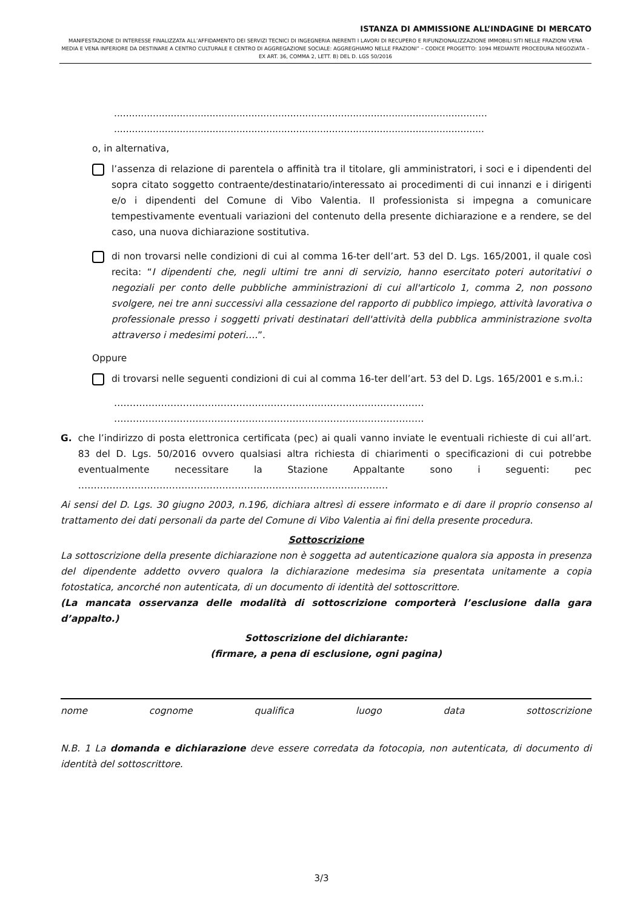ISTANZA DI AMMISSIONE ALL’INDAGINE DI MERCATO
MANIFESTAZIONE DI INTERESSE FINALIZZATA ALL’AFFIDAMENTO DEI SERVIZI TECNICI DI INGEGNERIA INERENTI I LAVORI DI RECUPERO E RIFUNZIONALIZZAZIONE IMMOBILI SITI NELLE FRAZIONI VENA MEDIA E VENA INFERIORE DA DESTINARE A CENTRO CULTURALE E CENTRO DI AGGREGAZIONE SOCIALE: AGGREGHIAMO NELLE FRAZIONI” – CODICE PROGETTO: 1094 MEDIANTE PROCEDURA NEGOZIATA – EX ART. 36, COMMA 2, LETT. B) DEL D. LGS 50/2016
.............................................................................................................................
............................................................................................................................
o, in alternativa,
l’assenza di relazione di parentela o affinità tra il titolare, gli amministratori, i soci e i dipendenti del sopra citato soggetto contraente/destinatario/interessato ai procedimenti di cui innanzi e i dirigenti e/o i dipendenti del Comune di Vibo Valentia. Il professionista si impegna a comunicare tempestivamente eventuali variazioni del contenuto della presente dichiarazione e a rendere, se del caso, una nuova dichiarazione sostitutiva.
di non trovarsi nelle condizioni di cui al comma 16-ter dell’art. 53 del D. Lgs. 165/2001, il quale così recita: “I dipendenti che, negli ultimi tre anni di servizio, hanno esercitato poteri autoritativi o negoziali per conto delle pubbliche amministrazioni di cui all'articolo 1, comma 2, non possono svolgere, nei tre anni successivi alla cessazione del rapporto di pubblico impiego, attività lavorativa o professionale presso i soggetti privati destinatari dell'attività della pubblica amministrazione svolta attraverso i medesimi poteri….”.
Oppure
di trovarsi nelle seguenti condizioni di cui al comma 16-ter dell’art. 53 del D. Lgs. 165/2001 e s.m.i.:
………………………………………………………………………………………
………………………………………………………………………………………
G. che l’indirizzo di posta elettronica certificata (pec) ai quali vanno inviate le eventuali richieste di cui all’art. 83 del D. Lgs. 50/2016 ovvero qualsiasi altra richiesta di chiarimenti o specificazioni di cui potrebbe eventualmente necessitare la Stazione Appaltante sono i seguenti: pec ………………………………………………………………………………………
Ai sensi del D. Lgs. 30 giugno 2003, n.196, dichiara altresì di essere informato e di dare il proprio consenso al trattamento dei dati personali da parte del Comune di Vibo Valentia ai fini della presente procedura.
Sottoscrizione
La sottoscrizione della presente dichiarazione non è soggetta ad autenticazione qualora sia apposta in presenza del dipendente addetto ovvero qualora la dichiarazione medesima sia presentata unitamente a copia fotostatica, ancorché non autenticata, di un documento di identità del sottoscrittore.
(La mancata osservanza delle modalità di sottoscrizione comporterà l’esclusione dalla gara d’appalto.)
Sottoscrizione del dichiarante:
(firmare, a pena di esclusione, ogni pagina)
nome cognome qualifica luogo data sottoscrizione
N.B. 1 La domanda e dichiarazione deve essere corredata da fotocopia, non autenticata, di documento di identità del sottoscrittore.
3/3